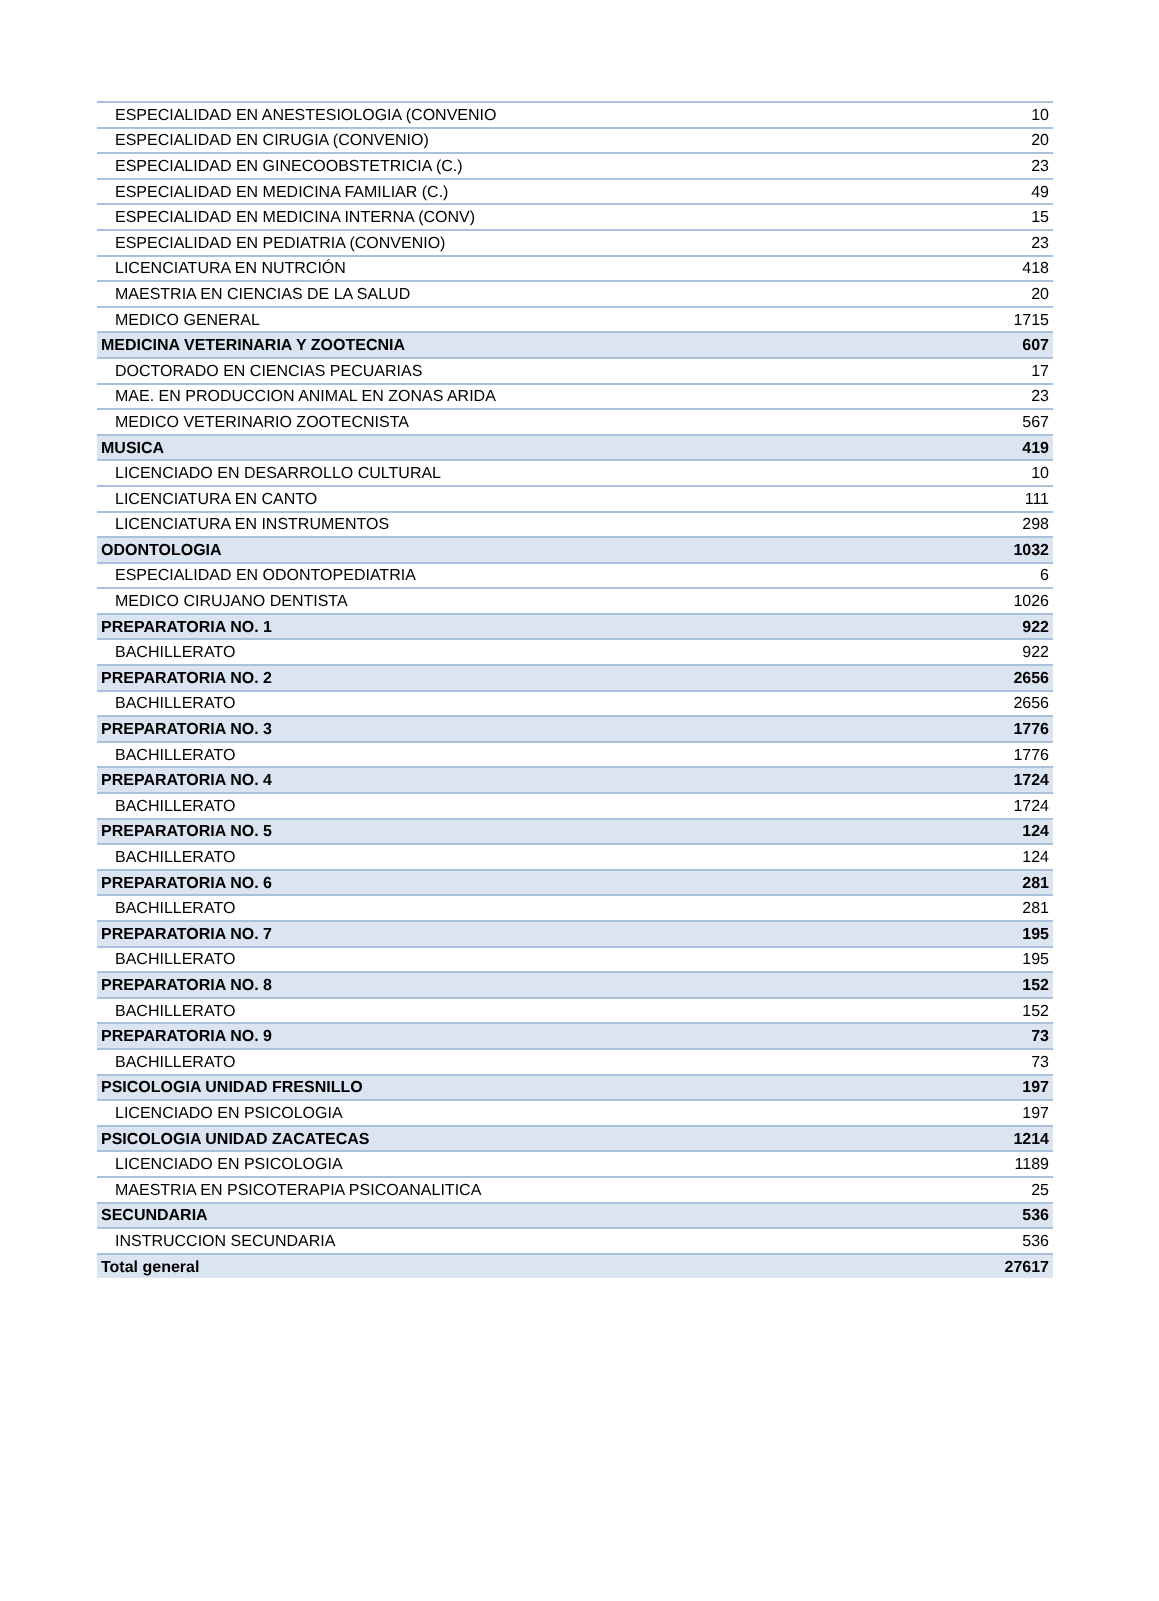| ESPECIALIDAD EN ANESTESIOLOGIA (CONVENIO | 10 |
| ESPECIALIDAD EN CIRUGIA (CONVENIO) | 20 |
| ESPECIALIDAD EN GINECOOBSTETRICIA (C.) | 23 |
| ESPECIALIDAD EN MEDICINA FAMILIAR (C.) | 49 |
| ESPECIALIDAD EN MEDICINA INTERNA (CONV) | 15 |
| ESPECIALIDAD EN PEDIATRIA (CONVENIO) | 23 |
| LICENCIATURA EN NUTRCIÓN | 418 |
| MAESTRIA EN CIENCIAS DE LA SALUD | 20 |
| MEDICO GENERAL | 1715 |
| MEDICINA VETERINARIA Y ZOOTECNIA | 607 |
| DOCTORADO EN CIENCIAS PECUARIAS | 17 |
| MAE. EN PRODUCCION ANIMAL EN ZONAS ARIDA | 23 |
| MEDICO VETERINARIO ZOOTECNISTA | 567 |
| MUSICA | 419 |
| LICENCIADO EN DESARROLLO CULTURAL | 10 |
| LICENCIATURA EN CANTO | 111 |
| LICENCIATURA EN INSTRUMENTOS | 298 |
| ODONTOLOGIA | 1032 |
| ESPECIALIDAD EN ODONTOPEDIATRIA | 6 |
| MEDICO CIRUJANO DENTISTA | 1026 |
| PREPARATORIA NO. 1 | 922 |
| BACHILLERATO | 922 |
| PREPARATORIA NO. 2 | 2656 |
| BACHILLERATO | 2656 |
| PREPARATORIA NO. 3 | 1776 |
| BACHILLERATO | 1776 |
| PREPARATORIA NO. 4 | 1724 |
| BACHILLERATO | 1724 |
| PREPARATORIA NO. 5 | 124 |
| BACHILLERATO | 124 |
| PREPARATORIA NO. 6 | 281 |
| BACHILLERATO | 281 |
| PREPARATORIA NO. 7 | 195 |
| BACHILLERATO | 195 |
| PREPARATORIA NO. 8 | 152 |
| BACHILLERATO | 152 |
| PREPARATORIA NO. 9 | 73 |
| BACHILLERATO | 73 |
| PSICOLOGIA UNIDAD FRESNILLO | 197 |
| LICENCIADO EN PSICOLOGIA | 197 |
| PSICOLOGIA UNIDAD ZACATECAS | 1214 |
| LICENCIADO EN PSICOLOGIA | 1189 |
| MAESTRIA EN PSICOTERAPIA PSICOANALITICA | 25 |
| SECUNDARIA | 536 |
| INSTRUCCION SECUNDARIA | 536 |
| Total general | 27617 |